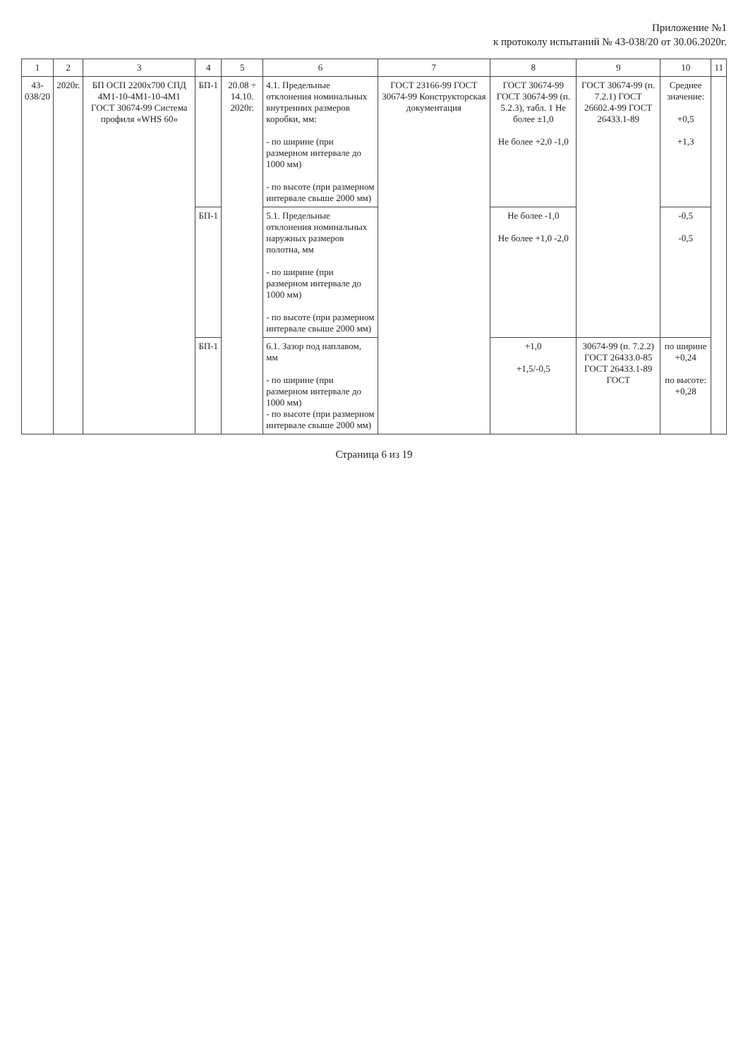Приложение №1
к протоколу испытаний № 43-038/20 от 30.06.2020г.
| 1 | 2 | 3 | 4 | 5 | 6 | 7 | 8 | 9 | 10 | 11 |
| --- | --- | --- | --- | --- | --- | --- | --- | --- | --- | --- |
| 43- 038/20 | 2020г. | БП ОСП 2200х700 СПД 4М1-10-4М1-10-4М1 ГОСТ 30674-99 Система профиля «WHS 60» | БП-1 | 20.08 ÷ 14.10. 2020г. | 4.1. Предельные отклонения номинальных внутренних размеров коробки, мм: - по ширине (при размерном интервале до 1000 мм) - по высоте (при размерном интервале свыше 2000 мм) | ГОСТ 23166-99 ГОСТ 30674-99 Конструкторская документация | ГОСТ 30674-99 ГОСТ 30674-99 (п. 5.2.3), табл. 1 Не более ±1,0 Не более +2,0 -1,0 | ГОСТ 30674-99 (п. 7.2.1) ГОСТ 26602.4-99 ГОСТ 26433.1-89 | Среднее значение: +0,5 +1,3 | |
| | | | БП-1 | | 5.1. Предельные отклонения номинальных наружных размеров полотна, мм - по ширине (при размерном интервале до 1000 мм) - по высоте (при размерном интервале свыше 2000 мм) | | Не более -1,0 Не более +1,0 -2,0 | | -0,5 -0,5 | |
| | | | БП-1 | | 6.1. Зазор под наплавом, мм - по ширине (при размерном интервале до 1000 мм) - по высоте (при размерном интервале свыше 2000 мм) | | +1,0 +1,5/-0,5 | 30674-99 (п. 7.2.2) ГОСТ 26433.0-85 ГОСТ 26433.1-89 ГОСТ | по ширине +0,24 по высоте: +0,28 | |
Страница 6 из 19